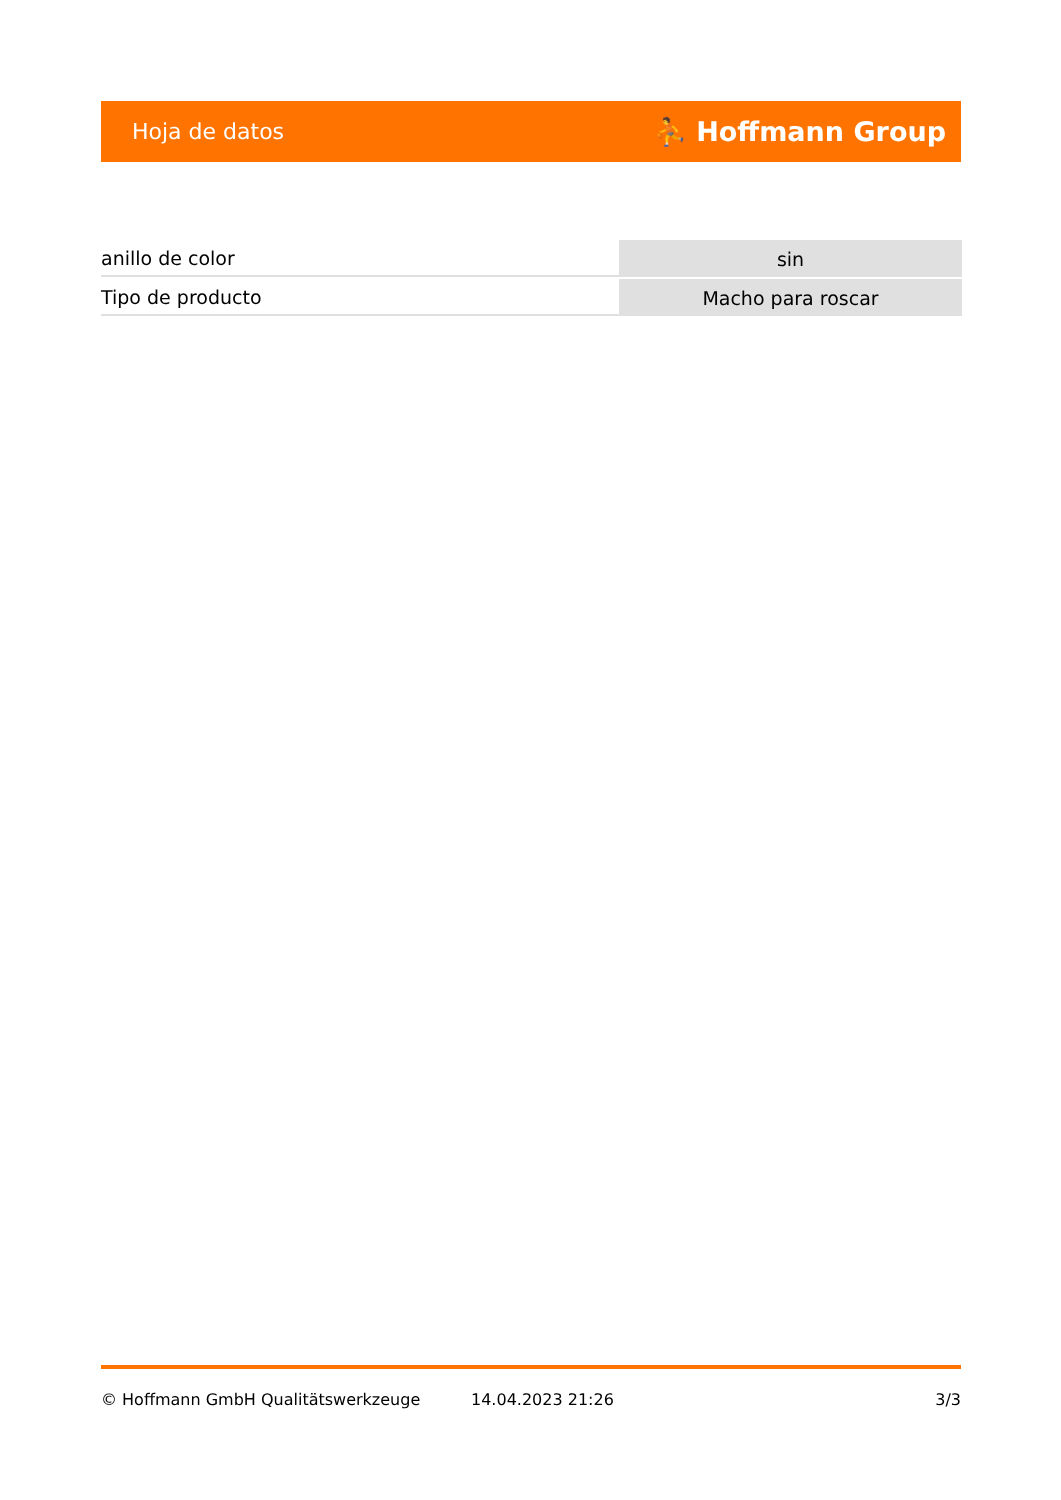Hoja de datos ⛹ Hoffmann Group
| anillo de color | sin |
| Tipo de producto | Macho para roscar |
© Hoffmann GmbH Qualitätswerkzeuge 14.04.2023 21:26 3/3